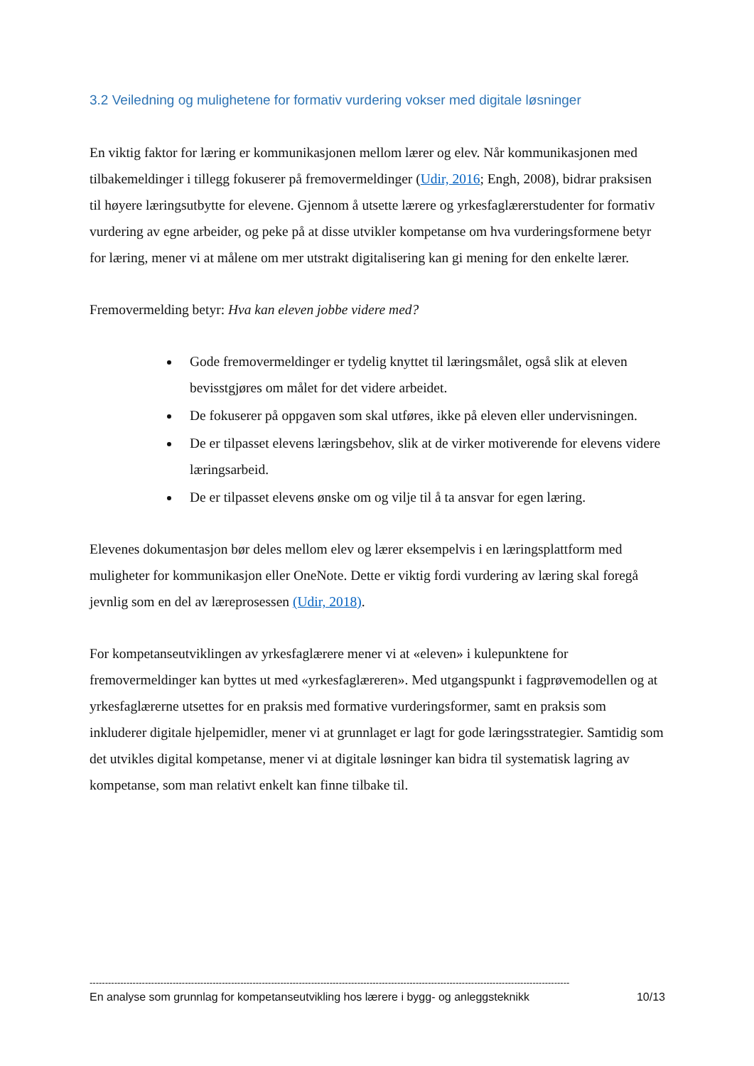3.2 Veiledning og mulighetene for formativ vurdering vokser med digitale løsninger
En viktig faktor for læring er kommunikasjonen mellom lærer og elev. Når kommunikasjonen med tilbakemeldinger i tillegg fokuserer på fremovermeldinger (Udir, 2016; Engh, 2008), bidrar praksisen til høyere læringsutbytte for elevene. Gjennom å utsette lærere og yrkesfaglærerstudenter for formativ vurdering av egne arbeider, og peke på at disse utvikler kompetanse om hva vurderingsformene betyr for læring, mener vi at målene om mer utstrakt digitalisering kan gi mening for den enkelte lærer.
Fremovermelding betyr: Hva kan eleven jobbe videre med?
Gode fremovermeldinger er tydelig knyttet til læringsmålet, også slik at eleven bevisstgjøres om målet for det videre arbeidet.
De fokuserer på oppgaven som skal utføres, ikke på eleven eller undervisningen.
De er tilpasset elevens læringsbehov, slik at de virker motiverende for elevens videre læringsarbeid.
De er tilpasset elevens ønske om og vilje til å ta ansvar for egen læring.
Elevenes dokumentasjon bør deles mellom elev og lærer eksempelvis i en læringsplattform med muligheter for kommunikasjon eller OneNote. Dette er viktig fordi vurdering av læring skal foregå jevnlig som en del av læreprosessen (Udir, 2018).
For kompetanseutviklingen av yrkesfaglærere mener vi at «eleven» i kulepunktene for fremovermeldinger kan byttes ut med «yrkesfaglæreren». Med utgangspunkt i fagprøvemodellen og at yrkesfaglærerne utsettes for en praksis med formative vurderingsformer, samt en praksis som inkluderer digitale hjelpemidler, mener vi at grunnlaget er lagt for gode læringsstrategier. Samtidig som det utvikles digital kompetanse, mener vi at digitale løsninger kan bidra til systematisk lagring av kompetanse, som man relativt enkelt kan finne tilbake til.
------------------------------------------------------------------------------------------------------------------------------------------------------------
En analyse som grunnlag for kompetanseutvikling hos lærere i bygg- og anleggsteknikk 10/13